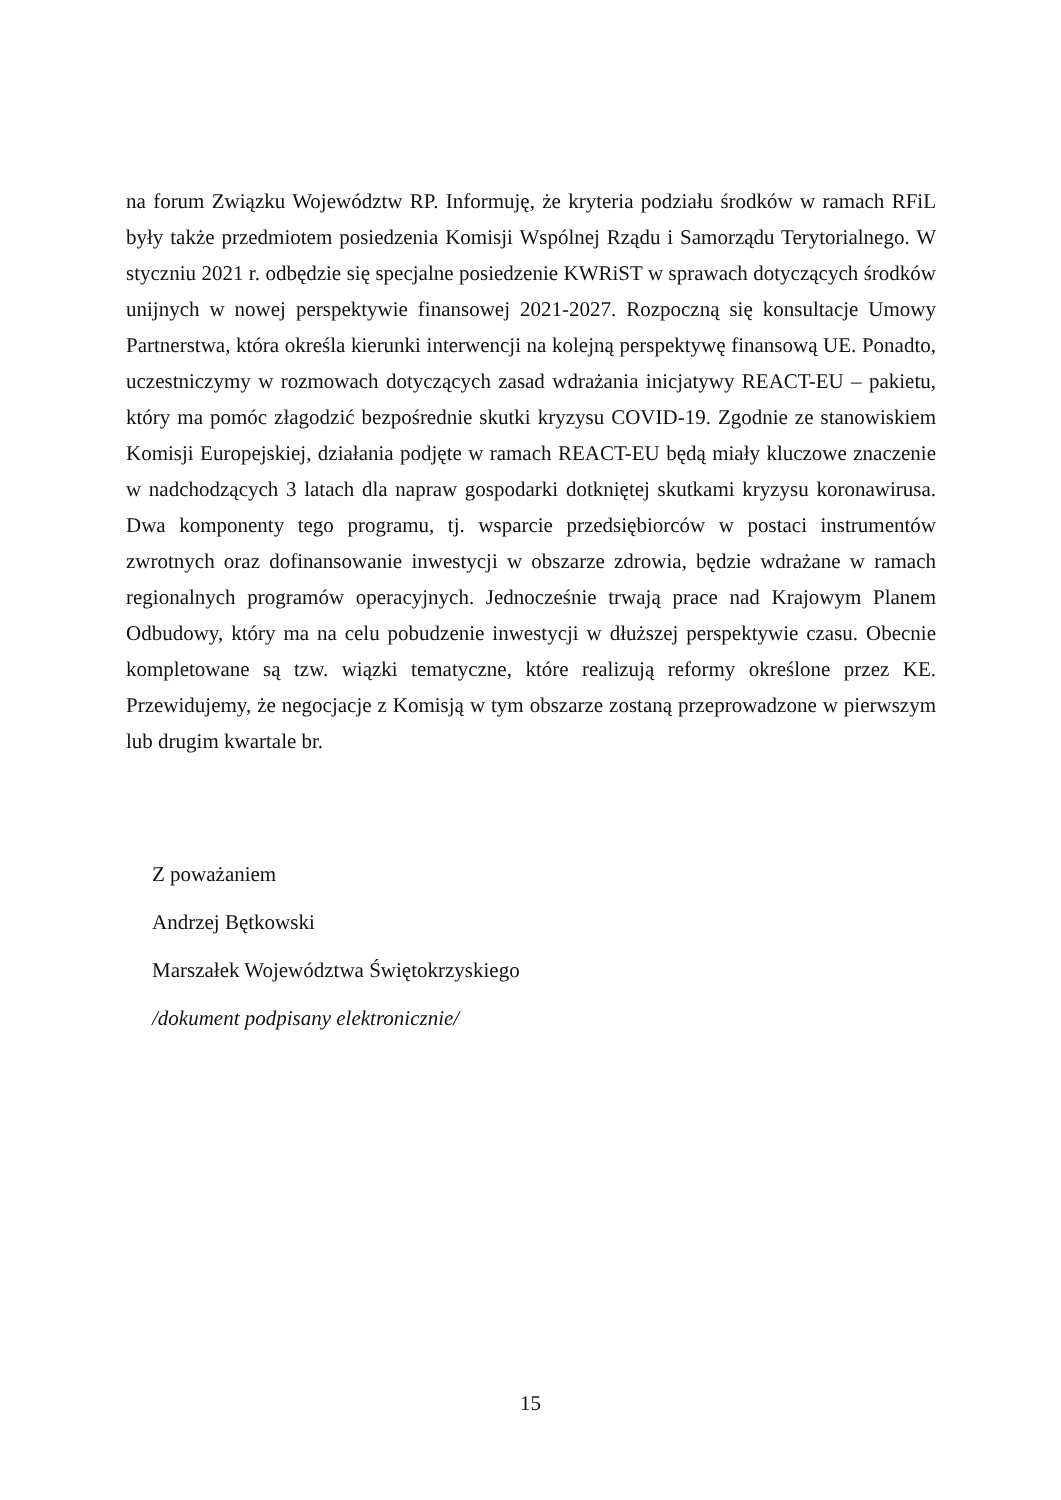na forum Związku Województw RP. Informuję, że kryteria podziału środków w ramach RFiL były także przedmiotem posiedzenia Komisji Wspólnej Rządu i Samorządu Terytorialnego. W styczniu 2021 r. odbędzie się specjalne posiedzenie KWRiST w sprawach dotyczących środków unijnych w nowej perspektywie finansowej 2021-2027. Rozpoczną się konsultacje Umowy Partnerstwa, która określa kierunki interwencji na kolejną perspektywę finansową UE. Ponadto, uczestniczymy w rozmowach dotyczących zasad wdrażania inicjatywy REACT-EU – pakietu, który ma pomóc złagodzić bezpośrednie skutki kryzysu COVID-19. Zgodnie ze stanowiskiem Komisji Europejskiej, działania podjęte w ramach REACT-EU będą miały kluczowe znaczenie w nadchodzących 3 latach dla napraw gospodarki dotkniętej skutkami kryzysu koronawirusa. Dwa komponenty tego programu, tj. wsparcie przedsiębiorców w postaci instrumentów zwrotnych oraz dofinansowanie inwestycji w obszarze zdrowia, będzie wdrażane w ramach regionalnych programów operacyjnych. Jednocześnie trwają prace nad Krajowym Planem Odbudowy, który ma na celu pobudzenie inwestycji w dłuższej perspektywie czasu. Obecnie kompletowane są tzw. wiązki tematyczne, które realizują reformy określone przez KE. Przewidujemy, że negocjacje z Komisją w tym obszarze zostaną przeprowadzone w pierwszym lub drugim kwartale br.
Z poważaniem
Andrzej Bętkowski
Marszałek Województwa Świętokrzyskiego
/dokument podpisany elektronicznie/
15